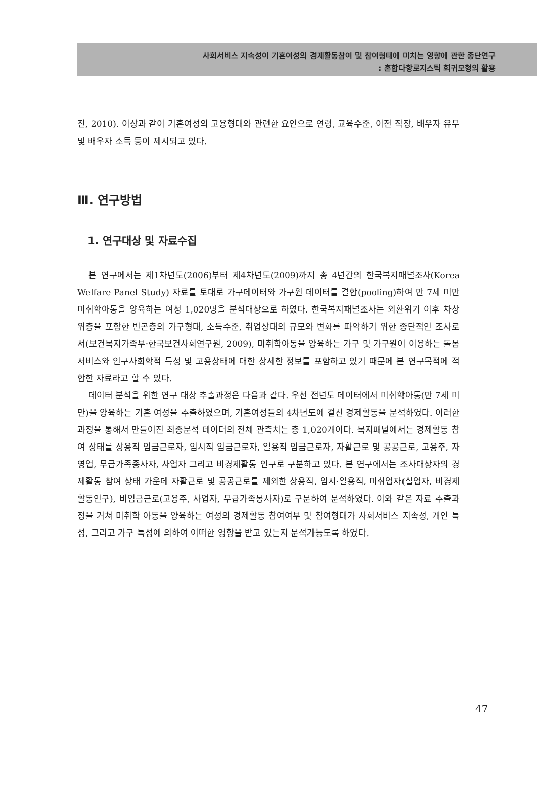사회서비스 지속성이 기혼여성의 경제활동참여 및 참여형태에 미치는 영향에 관한 종단연구
: 혼합다항로지스틱 회귀모형의 활용
진, 2010). 이상과 같이 기혼여성의 고용형태와 관련한 요인으로 연령, 교육수준, 이전 직장, 배우자 유무 및 배우자 소득 등이 제시되고 있다.
Ⅲ. 연구방법
1. 연구대상 및 자료수집
본 연구에서는 제1차년도(2006)부터 제4차년도(2009)까지 총 4년간의 한국복지패널조사(Korea Welfare Panel Study) 자료를 토대로 가구데이터와 가구원 데이터를 결합(pooling)하여 만 7세 미만 미취학아동을 양육하는 여성 1,020명을 분석대상으로 하였다. 한국복지패널조사는 외환위기 이후 차상위층을 포함한 빈곤층의 가구형태, 소득수준, 취업상태의 규모와 변화를 파악하기 위한 종단적인 조사로서(보건복지가족부·한국보건사회연구원, 2009), 미취학아동을 양육하는 가구 및 가구원이 이용하는 돌봄 서비스와 인구사회학적 특성 및 고용상태에 대한 상세한 정보를 포함하고 있기 때문에 본 연구목적에 적합한 자료라고 할 수 있다.
데이터 분석을 위한 연구 대상 추출과정은 다음과 같다. 우선 전년도 데이터에서 미취학아동(만 7세 미만)을 양육하는 기혼 여성을 추출하였으며, 기혼여성들의 4차년도에 걸친 경제활동을 분석하였다. 이러한 과정을 통해서 만들어진 최종분석 데이터의 전체 관측치는 총 1,020개이다. 복지패널에서는 경제활동 참여 상태를 상용직 임금근로자, 임시직 임금근로자, 일용직 임금근로자, 자활근로 및 공공근로, 고용주, 자영업, 무급가족종사자, 사업자 그리고 비경제활동 인구로 구분하고 있다. 본 연구에서는 조사대상자의 경제활동 참여 상태 가운데 자활근로 및 공공근로를 제외한 상용직, 임시·일용직, 미취업자(실업자, 비경제활동인구), 비임금근로(고용주, 사업자, 무급가족봉사자)로 구분하여 분석하였다. 이와 같은 자료 추출과정을 거쳐 미취학 아동을 양육하는 여성의 경제활동 참여여부 및 참여형태가 사회서비스 지속성, 개인 특성, 그리고 가구 특성에 의하여 어떠한 영향을 받고 있는지 분석가능도록 하였다.
47